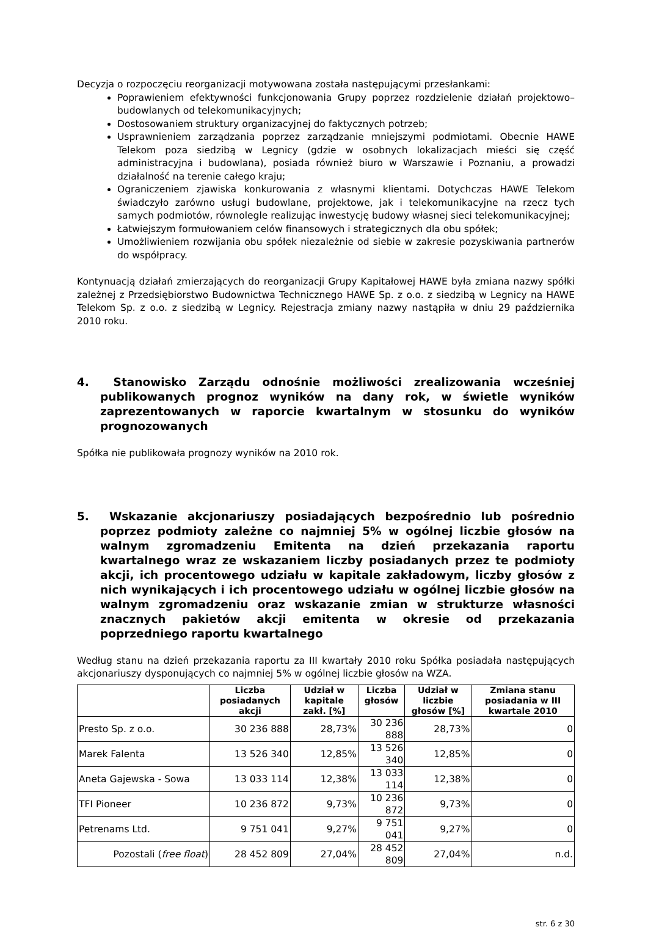Decyzja o rozpoczęciu reorganizacji motywowana została następującymi przesłankami:
Poprawieniem efektywności funkcjonowania Grupy poprzez rozdzielenie działań projektowo–budowlanych od telekomunikacyjnych;
Dostosowaniem struktury organizacyjnej do faktycznych potrzeb;
Usprawnieniem zarządzania poprzez zarządzanie mniejszymi podmiotami. Obecnie HAWE Telekom poza siedzibą w Legnicy (gdzie w osobnych lokalizacjach mieści się część administracyjna i budowlana), posiada również biuro w Warszawie i Poznaniu, a prowadzi działalność na terenie całego kraju;
Ograniczeniem zjawiska konkurowania z własnymi klientami. Dotychczas HAWE Telekom świadczyło zarówno usługi budowlane, projektowe, jak i telekomunikacyjne na rzecz tych samych podmiotów, równolegle realizując inwestycję budowy własnej sieci telekomunikacyjnej;
Łatwiejszym formułowaniem celów finansowych i strategicznych dla obu spółek;
Umożliwieniem rozwijania obu spółek niezależnie od siebie w zakresie pozyskiwania partnerów do współpracy.
Kontynuacją działań zmierzających do reorganizacji Grupy Kapitałowej HAWE była zmiana nazwy spółki zależnej z Przedsiębiorstwo Budownictwa Technicznego HAWE Sp. z o.o. z siedzibą w Legnicy na HAWE Telekom Sp. z o.o. z siedzibą w Legnicy. Rejestracja zmiany nazwy nastąpiła w dniu 29 października 2010 roku.
4. Stanowisko Zarządu odnośnie możliwości zrealizowania wcześniej publikowanych prognoz wyników na dany rok, w świetle wyników zaprezentowanych w raporcie kwartalnym w stosunku do wyników prognozowanych
Spółka nie publikowała prognozy wyników na 2010 rok.
5. Wskazanie akcjonariuszy posiadających bezpośrednio lub pośrednio poprzez podmioty zależne co najmniej 5% w ogólnej liczbie głosów na walnym zgromadzeniu Emitenta na dzień przekazania raportu kwartalnego wraz ze wskazaniem liczby posiadanych przez te podmioty akcji, ich procentowego udziału w kapitale zakładowym, liczby głosów z nich wynikających i ich procentowego udziału w ogólnej liczbie głosów na walnym zgromadzeniu oraz wskazanie zmian w strukturze własności znacznych pakietów akcji emitenta w okresie od przekazania poprzedniego raportu kwartalnego
Według stanu na dzień przekazania raportu za III kwartały 2010 roku Spółka posiadała następujących akcjonariuszy dysponujących co najmniej 5% w ogólnej liczbie głosów na WZA.
| | Liczba posiadanych akcji | Udział w kapitale zakł. [%] | Liczba głosów | Udział w liczbie głosów [%] | Zmiana stanu posiadania w III kwartale 2010 |
| --- | --- | --- | --- | --- | --- |
| Presto Sp. z o.o. | 30 236 888 | 28,73% | 30 236 888 | 28,73% | 0 |
| Marek Falenta | 13 526 340 | 12,85% | 13 526 340 | 12,85% | 0 |
| Aneta Gajewska - Sowa | 13 033 114 | 12,38% | 13 033 114 | 12,38% | 0 |
| TFI Pioneer | 10 236 872 | 9,73% | 10 236 872 | 9,73% | 0 |
| Petrenams Ltd. | 9 751 041 | 9,27% | 9 751 041 | 9,27% | 0 |
| Pozostali ( free float ) | 28 452 809 | 27,04% | 28 452 809 | 27,04% | n.d. |
str. 6 z 30